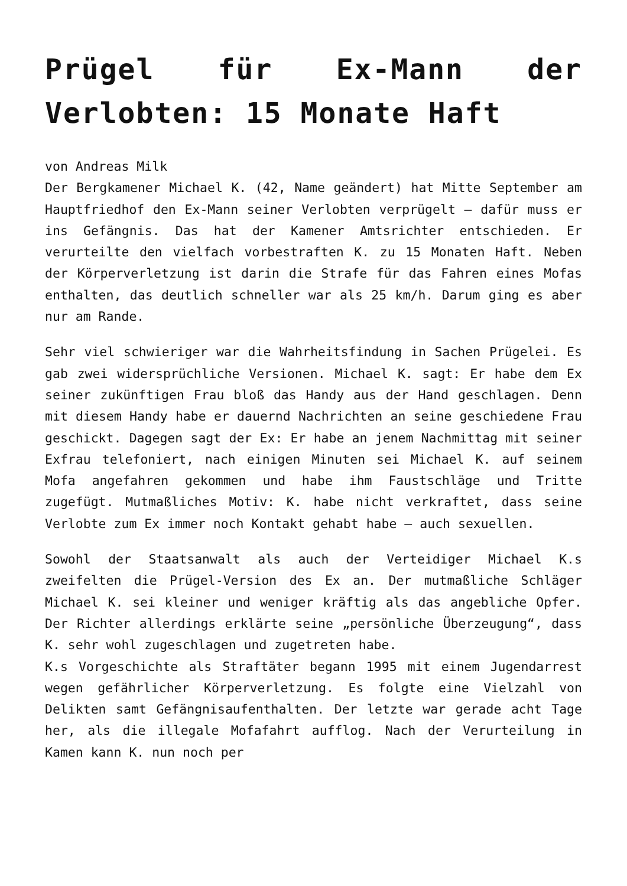Prügel für Ex-Mann der Verlobten: 15 Monate Haft
von Andreas Milk
Der Bergkamener Michael K. (42, Name geändert) hat Mitte September am Hauptfriedhof den Ex-Mann seiner Verlobten verprügelt – dafür muss er ins Gefängnis. Das hat der Kamener Amtsrichter entschieden. Er verurteilte den vielfach vorbestraften K. zu 15 Monaten Haft. Neben der Körperverletzung ist darin die Strafe für das Fahren eines Mofas enthalten, das deutlich schneller war als 25 km/h. Darum ging es aber nur am Rande.
Sehr viel schwieriger war die Wahrheitsfindung in Sachen Prügelei. Es gab zwei widersprüchliche Versionen. Michael K. sagt: Er habe dem Ex seiner zukünftigen Frau bloß das Handy aus der Hand geschlagen. Denn mit diesem Handy habe er dauernd Nachrichten an seine geschiedene Frau geschickt. Dagegen sagt der Ex: Er habe an jenem Nachmittag mit seiner Exfrau telefoniert, nach einigen Minuten sei Michael K. auf seinem Mofa angefahren gekommen und habe ihm Faustschläge und Tritte zugefügt. Mutmaßliches Motiv: K. habe nicht verkraftet, dass seine Verlobte zum Ex immer noch Kontakt gehabt habe – auch sexuellen.
Sowohl der Staatsanwalt als auch der Verteidiger Michael K.s zweifelten die Prügel-Version des Ex an. Der mutmaßliche Schläger Michael K. sei kleiner und weniger kräftig als das angebliche Opfer. Der Richter allerdings erklärte seine „persönliche Überzeugung“, dass K. sehr wohl zugeschlagen und zugetreten habe.
K.s Vorgeschichte als Straftäter begann 1995 mit einem Jugendarrest wegen gefährlicher Körperverletzung. Es folgte eine Vielzahl von Delikten samt Gefängnisaufenthalten. Der letzte war gerade acht Tage her, als die illegale Mofafahrt aufflog. Nach der Verurteilung in Kamen kann K. nun noch per